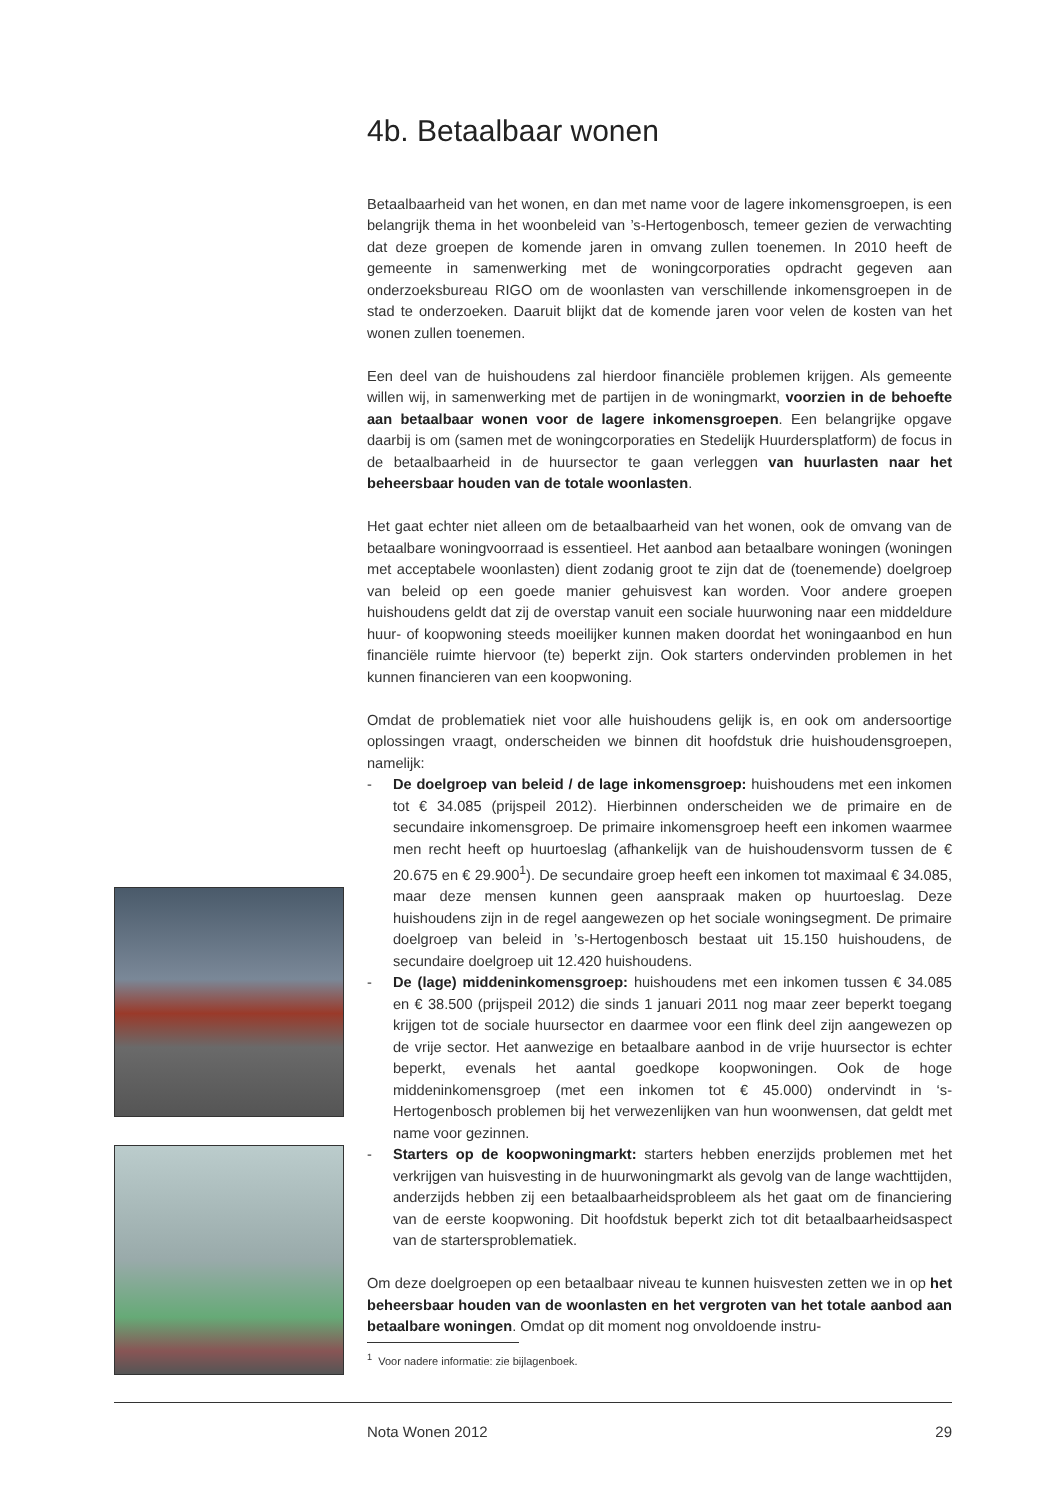4b. Betaalbaar wonen
Betaalbaarheid van het wonen, en dan met name voor de lagere inkomensgroepen, is een belangrijk thema in het woonbeleid van ’s-Hertogenbosch, temeer gezien de verwachting dat deze groepen de komende jaren in omvang zullen toenemen. In 2010 heeft de gemeente in samenwerking met de woningcorporaties opdracht gegeven aan onderzoeksbureau RIGO om de woonlasten van verschillende inkomensgroepen in de stad te onderzoeken. Daaruit blijkt dat de komende jaren voor velen de kosten van het wonen zullen toenemen.
Een deel van de huishoudens zal hierdoor financiële problemen krijgen. Als gemeente willen wij, in samenwerking met de partijen in de woningmarkt, voorzien in de behoefte aan betaalbaar wonen voor de lagere inkomensgroepen. Een belangrijke opgave daarbij is om (samen met de woningcorporaties en Stedelijk Huurdersplatform) de focus in de betaalbaarheid in de huursector te gaan verleggen van huurlasten naar het beheersbaar houden van de totale woonlasten.
Het gaat echter niet alleen om de betaalbaarheid van het wonen, ook de omvang van de betaalbare woningvoorraad is essentieel. Het aanbod aan betaalbare woningen (woningen met acceptabele woonlasten) dient zodanig groot te zijn dat de (toenemende) doelgroep van beleid op een goede manier gehuisvest kan worden. Voor andere groepen huishoudens geldt dat zij de overstap vanuit een sociale huurwoning naar een middeldure huur- of koopwoning steeds moeilijker kunnen maken doordat het woningaanbod en hun financiële ruimte hiervoor (te) beperkt zijn. Ook starters ondervinden problemen in het kunnen financieren van een koopwoning.
Omdat de problematiek niet voor alle huishoudens gelijk is, en ook om andersoortige oplossingen vraagt, onderscheiden we binnen dit hoofdstuk drie huishoudensgroepen, namelijk:
- De doelgroep van beleid / de lage inkomensgroep: huishoudens met een inkomen tot € 34.085 (prijspeil 2012). Hierbinnen onderscheiden we de primaire en de secundaire inkomensgroep. De primaire inkomensgroep heeft een inkomen waarmee men recht heeft op huurtoeslag (afhankelijk van de huishoudensvorm tussen de € 20.675 en € 29.900<sup>1</sup>). De secundaire groep heeft een inkomen tot maximaal € 34.085, maar deze mensen kunnen geen aanspraak maken op huurtoeslag. Deze huishoudens zijn in de regel aangewezen op het sociale woningsegment. De primaire doelgroep van beleid in ’s-Hertogenbosch bestaat uit 15.150 huishoudens, de secundaire doelgroep uit 12.420 huishoudens.
- De (lage) middeninkomensgroep: huishoudens met een inkomen tussen € 34.085 en € 38.500 (prijspeil 2012) die sinds 1 januari 2011 nog maar zeer beperkt toegang krijgen tot de sociale huursector en daarmee voor een flink deel zijn aangewezen op de vrije sector. Het aanwezige en betaalbare aanbod in de vrije huursector is echter beperkt, evenals het aantal goedkope koopwoningen. Ook de hoge middeninkomensgroep (met een inkomen tot € 45.000) ondervindt in ‘s-Hertogenbosch problemen bij het verwezenlijken van hun woonwensen, dat geldt met name voor gezinnen.
- Starters op de koopwoningmarkt: starters hebben enerzijds problemen met het verkrijgen van huisvesting in de huurwoningmarkt als gevolg van de lange wachttijden, anderzijds hebben zij een betaalbaarheidsprobleem als het gaat om de financiering van de eerste koopwoning. Dit hoofdstuk beperkt zich tot dit betaalbaarheidsaspect van de startersproblematiek.
Om deze doelgroepen op een betaalbaar niveau te kunnen huisvesten zetten we in op het beheersbaar houden van de woonlasten en het vergroten van het totale aanbod aan betaalbare woningen. Omdat op dit moment nog onvoldoende instru-
<sup>1</sup> Voor nadere informatie: zie bijlagenboek.
Nota Wonen 2012 29